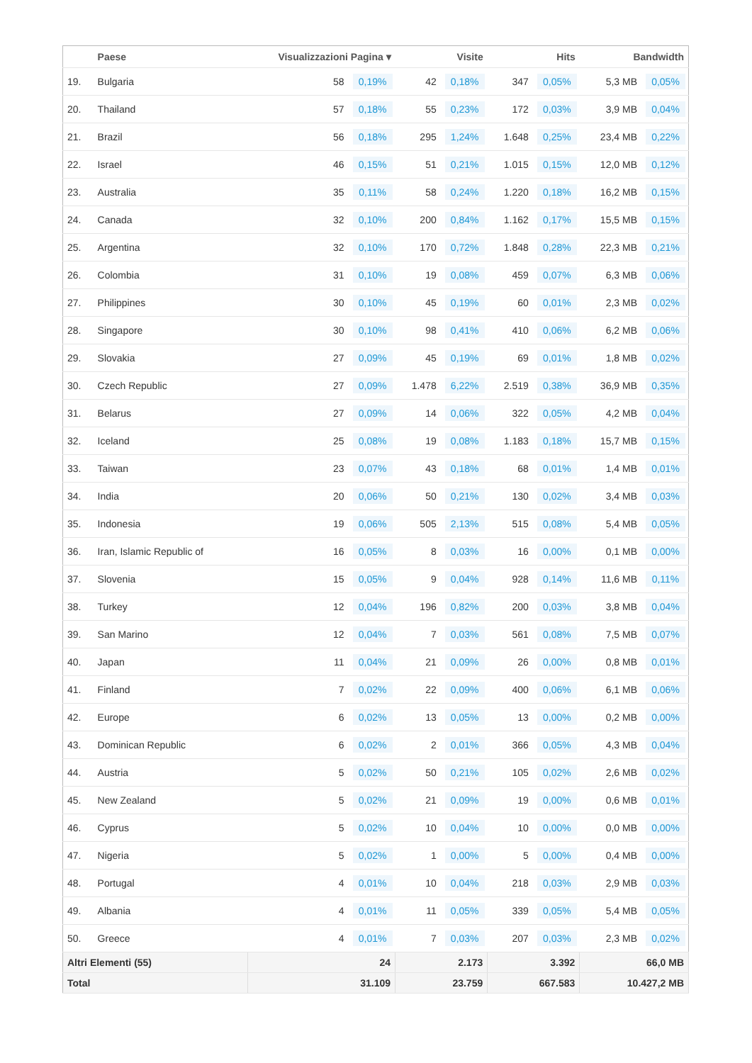| | Paese | Visualizzazioni Pagina ▾ | | Visite | | Hits | | Bandwidth | |
| --- | --- | --- | --- | --- | --- | --- | --- | --- | --- |
| 19. | Bulgaria | 58 | 0,19% | 42 | 0,18% | 347 | 0,05% | 5,3 MB | 0,05% |
| 20. | Thailand | 57 | 0,18% | 55 | 0,23% | 172 | 0,03% | 3,9 MB | 0,04% |
| 21. | Brazil | 56 | 0,18% | 295 | 1,24% | 1.648 | 0,25% | 23,4 MB | 0,22% |
| 22. | Israel | 46 | 0,15% | 51 | 0,21% | 1.015 | 0,15% | 12,0 MB | 0,12% |
| 23. | Australia | 35 | 0,11% | 58 | 0,24% | 1.220 | 0,18% | 16,2 MB | 0,15% |
| 24. | Canada | 32 | 0,10% | 200 | 0,84% | 1.162 | 0,17% | 15,5 MB | 0,15% |
| 25. | Argentina | 32 | 0,10% | 170 | 0,72% | 1.848 | 0,28% | 22,3 MB | 0,21% |
| 26. | Colombia | 31 | 0,10% | 19 | 0,08% | 459 | 0,07% | 6,3 MB | 0,06% |
| 27. | Philippines | 30 | 0,10% | 45 | 0,19% | 60 | 0,01% | 2,3 MB | 0,02% |
| 28. | Singapore | 30 | 0,10% | 98 | 0,41% | 410 | 0,06% | 6,2 MB | 0,06% |
| 29. | Slovakia | 27 | 0,09% | 45 | 0,19% | 69 | 0,01% | 1,8 MB | 0,02% |
| 30. | Czech Republic | 27 | 0,09% | 1.478 | 6,22% | 2.519 | 0,38% | 36,9 MB | 0,35% |
| 31. | Belarus | 27 | 0,09% | 14 | 0,06% | 322 | 0,05% | 4,2 MB | 0,04% |
| 32. | Iceland | 25 | 0,08% | 19 | 0,08% | 1.183 | 0,18% | 15,7 MB | 0,15% |
| 33. | Taiwan | 23 | 0,07% | 43 | 0,18% | 68 | 0,01% | 1,4 MB | 0,01% |
| 34. | India | 20 | 0,06% | 50 | 0,21% | 130 | 0,02% | 3,4 MB | 0,03% |
| 35. | Indonesia | 19 | 0,06% | 505 | 2,13% | 515 | 0,08% | 5,4 MB | 0,05% |
| 36. | Iran, Islamic Republic of | 16 | 0,05% | 8 | 0,03% | 16 | 0,00% | 0,1 MB | 0,00% |
| 37. | Slovenia | 15 | 0,05% | 9 | 0,04% | 928 | 0,14% | 11,6 MB | 0,11% |
| 38. | Turkey | 12 | 0,04% | 196 | 0,82% | 200 | 0,03% | 3,8 MB | 0,04% |
| 39. | San Marino | 12 | 0,04% | 7 | 0,03% | 561 | 0,08% | 7,5 MB | 0,07% |
| 40. | Japan | 11 | 0,04% | 21 | 0,09% | 26 | 0,00% | 0,8 MB | 0,01% |
| 41. | Finland | 7 | 0,02% | 22 | 0,09% | 400 | 0,06% | 6,1 MB | 0,06% |
| 42. | Europe | 6 | 0,02% | 13 | 0,05% | 13 | 0,00% | 0,2 MB | 0,00% |
| 43. | Dominican Republic | 6 | 0,02% | 2 | 0,01% | 366 | 0,05% | 4,3 MB | 0,04% |
| 44. | Austria | 5 | 0,02% | 50 | 0,21% | 105 | 0,02% | 2,6 MB | 0,02% |
| 45. | New Zealand | 5 | 0,02% | 21 | 0,09% | 19 | 0,00% | 0,6 MB | 0,01% |
| 46. | Cyprus | 5 | 0,02% | 10 | 0,04% | 10 | 0,00% | 0,0 MB | 0,00% |
| 47. | Nigeria | 5 | 0,02% | 1 | 0,00% | 5 | 0,00% | 0,4 MB | 0,00% |
| 48. | Portugal | 4 | 0,01% | 10 | 0,04% | 218 | 0,03% | 2,9 MB | 0,03% |
| 49. | Albania | 4 | 0,01% | 11 | 0,05% | 339 | 0,05% | 5,4 MB | 0,05% |
| 50. | Greece | 4 | 0,01% | 7 | 0,03% | 207 | 0,03% | 2,3 MB | 0,02% |
| Altri Elementi (55) | | 24 | | 2.173 | | 3.392 | | 66,0 MB | |
| Total | | 31.109 | | 23.759 | | 667.583 | | 10.427,2 MB | |